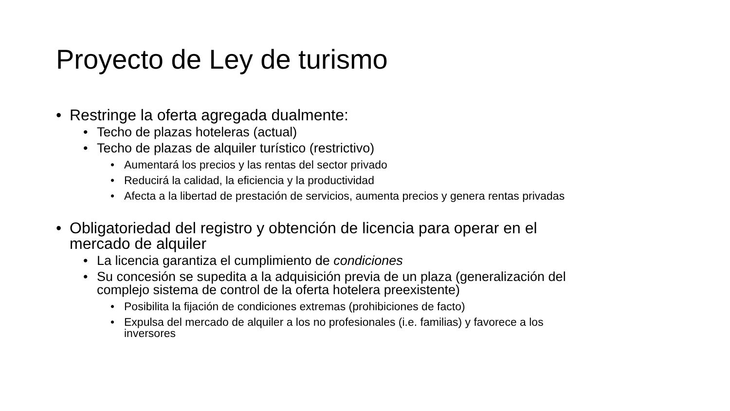Proyecto de Ley de turismo
• Restringe la oferta agregada dualmente:
• Techo de plazas hoteleras (actual)
• Techo de plazas de alquiler turístico (restrictivo)
• Aumentará los precios y las rentas del sector privado
• Reducirá la calidad, la eficiencia y la productividad
• Afecta a la libertad de prestación de servicios, aumenta precios y genera rentas privadas
• Obligatoriedad del registro y obtención de licencia para operar en el
mercado de alquiler
• La licencia garantiza el cumplimiento de condiciones
• Su concesión se supedita a la adquisición previa de un plaza (generalización del
complejo sistema de control de la oferta hotelera preexistente)
• Posibilita la fijación de condiciones extremas (prohibiciones de facto)
• Expulsa del mercado de alquiler a los no profesionales (i.e. familias) y favorece a los
inversores